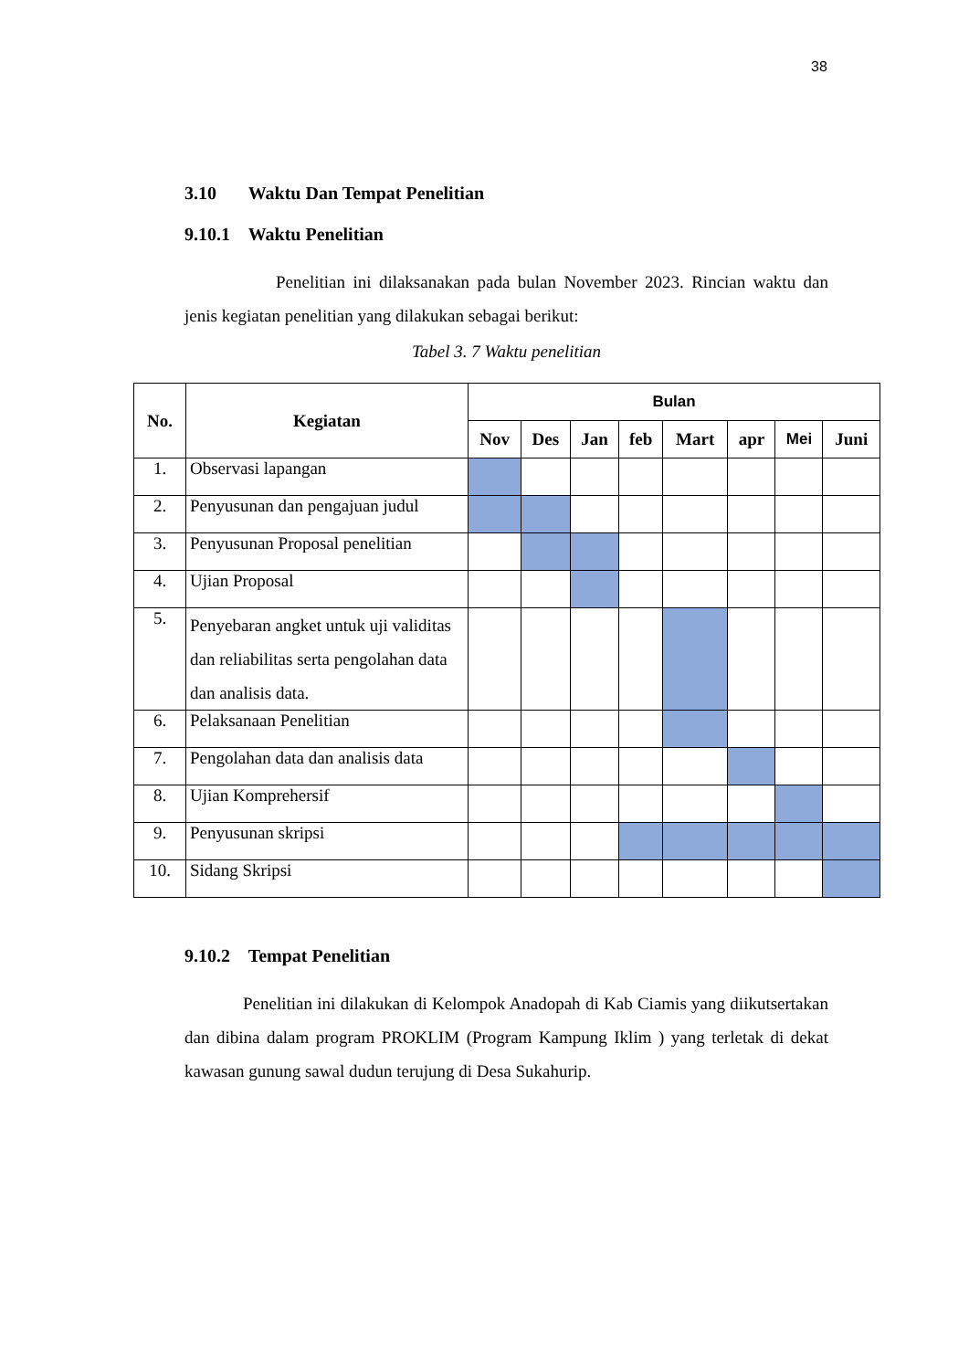38
3.10 Waktu Dan Tempat Penelitian
9.10.1 Waktu Penelitian
Penelitian ini dilaksanakan pada bulan November 2023. Rincian waktu dan jenis kegiatan penelitian yang dilakukan sebagai berikut:
Tabel 3. 7 Waktu penelitian
| No. | Kegiatan | Bulan | | | | | | | |
| --- | --- | --- | --- | --- | --- | --- | --- | --- | --- |
| | | Nov | Des | Jan | feb | Mart | apr | Mei | Juni |
| 1. | Observasi lapangan | | | | | | | | |
| 2. | Penyusunan dan pengajuan judul | | | | | | | | |
| 3. | Penyusunan Proposal penelitian | | | | | | | | |
| 4. | Ujian Proposal | | | | | | | | |
| 5. | Penyebaran angket untuk uji validitas dan reliabilitas serta pengolahan data dan analisis data. | | | | | | | | |
| 6. | Pelaksanaan Penelitian | | | | | | | | |
| 7. | Pengolahan data dan analisis data | | | | | | | | |
| 8. | Ujian Komprehersif | | | | | | | | |
| 9. | Penyusunan skripsi | | | | | | | | |
| 10. | Sidang Skripsi | | | | | | | | |
9.10.2 Tempat Penelitian
Penelitian ini dilakukan di Kelompok Anadopah di Kab Ciamis yang diikutsertakan dan dibina dalam program PROKLIM (Program Kampung Iklim ) yang terletak di dekat kawasan gunung sawal dudun terujung di Desa Sukahurip.